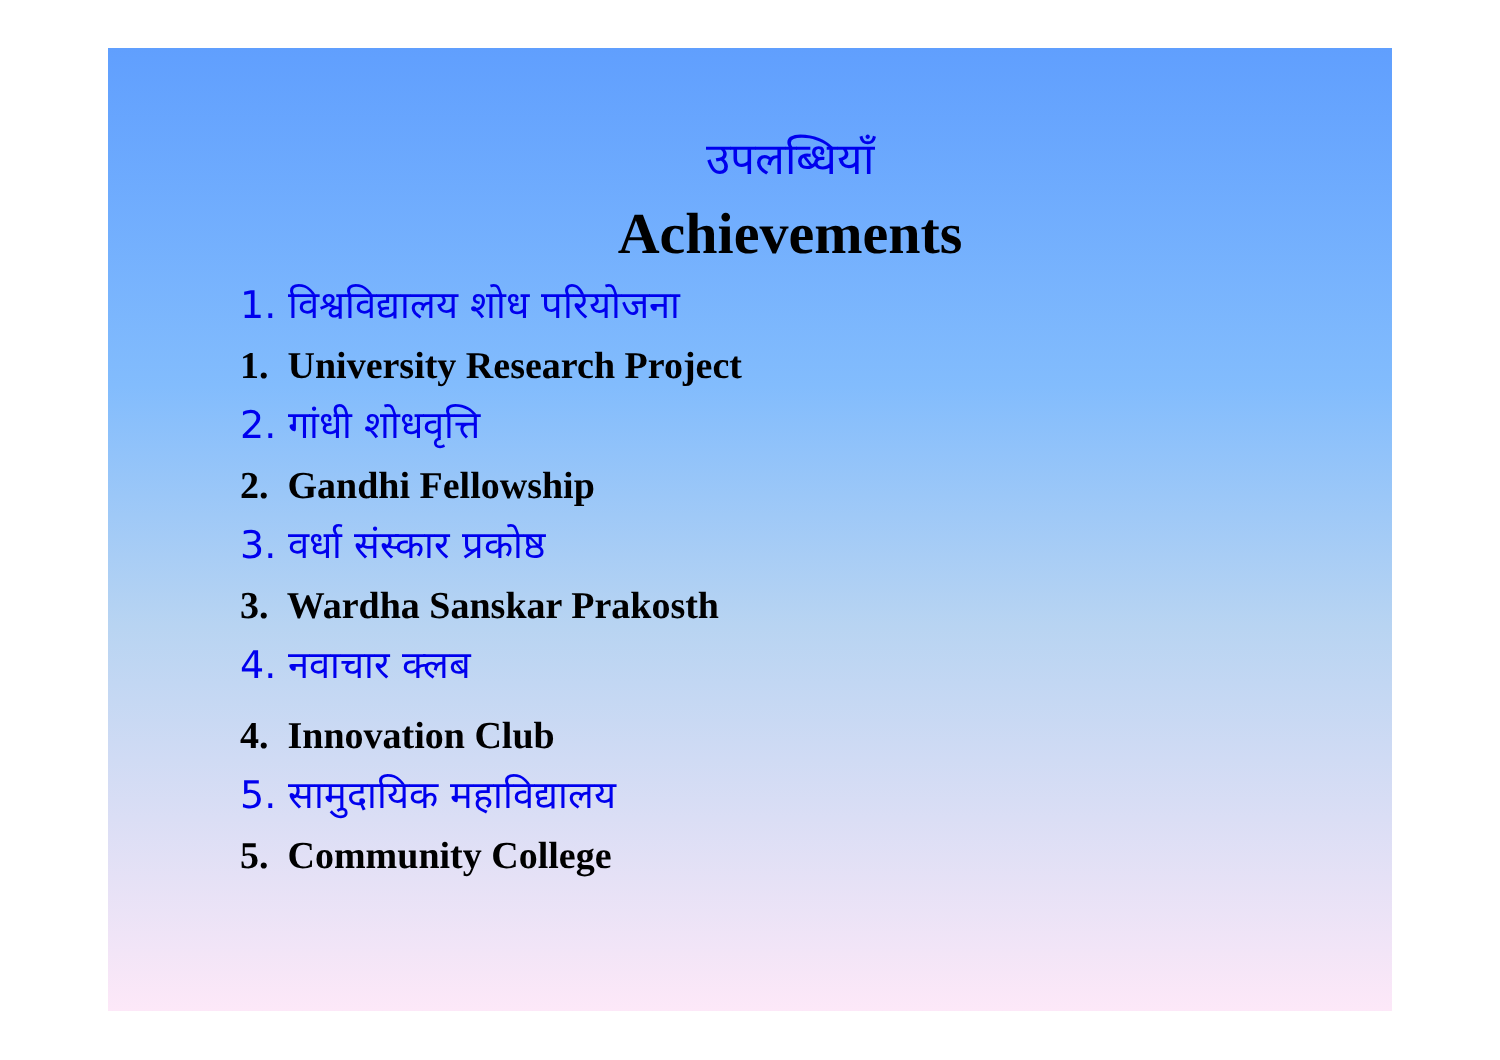उपलब्धियाँ
Achievements
1. विश्वविद्यालय शोध परियोजना
1. University Research Project
2. गांधी शोधवृत्ति
2. Gandhi Fellowship
3. वर्धा संस्कार प्रकोष्ठ
3. Wardha Sanskar Prakosth
4. नवाचार क्लब
4. Innovation Club
5. सामुदायिक महाविद्यालय
5. Community College